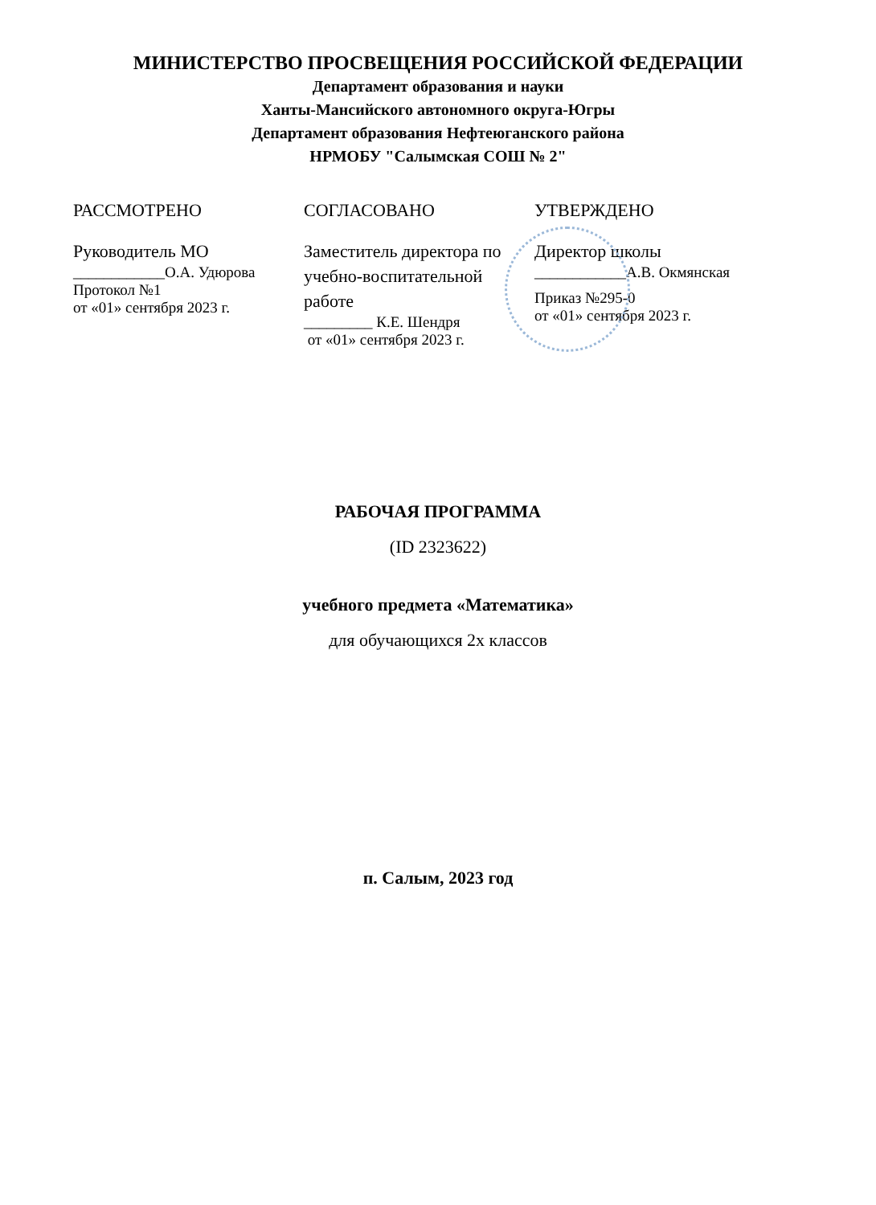МИНИСТЕРСТВО ПРОСВЕЩЕНИЯ РОССИЙСКОЙ ФЕДЕРАЦИИ
Департамент образования и науки
Ханты-Мансийского автономного округа-Югры
Департамент образования Нефтеюганского района
НРМОБУ "Салымская СОШ № 2"
РАССМОТРЕНО
Руководитель МО
____________О.А. Удюрова
Протокол №1
от «01» сентября 2023 г.
СОГЛАСОВАНО
Заместитель директора по учебно-воспитательной работе
_________ К.Е. Шендря
от «01» сентября 2023 г.
УТВЕРЖДЕНО
Директор школы
____________А.В. Окмянская
Приказ №295-0
от «01» сентября 2023 г.
РАБОЧАЯ ПРОГРАММА
(ID 2323622)
учебного предмета «Математика»
для обучающихся 2х классов
п. Салым, 2023 год